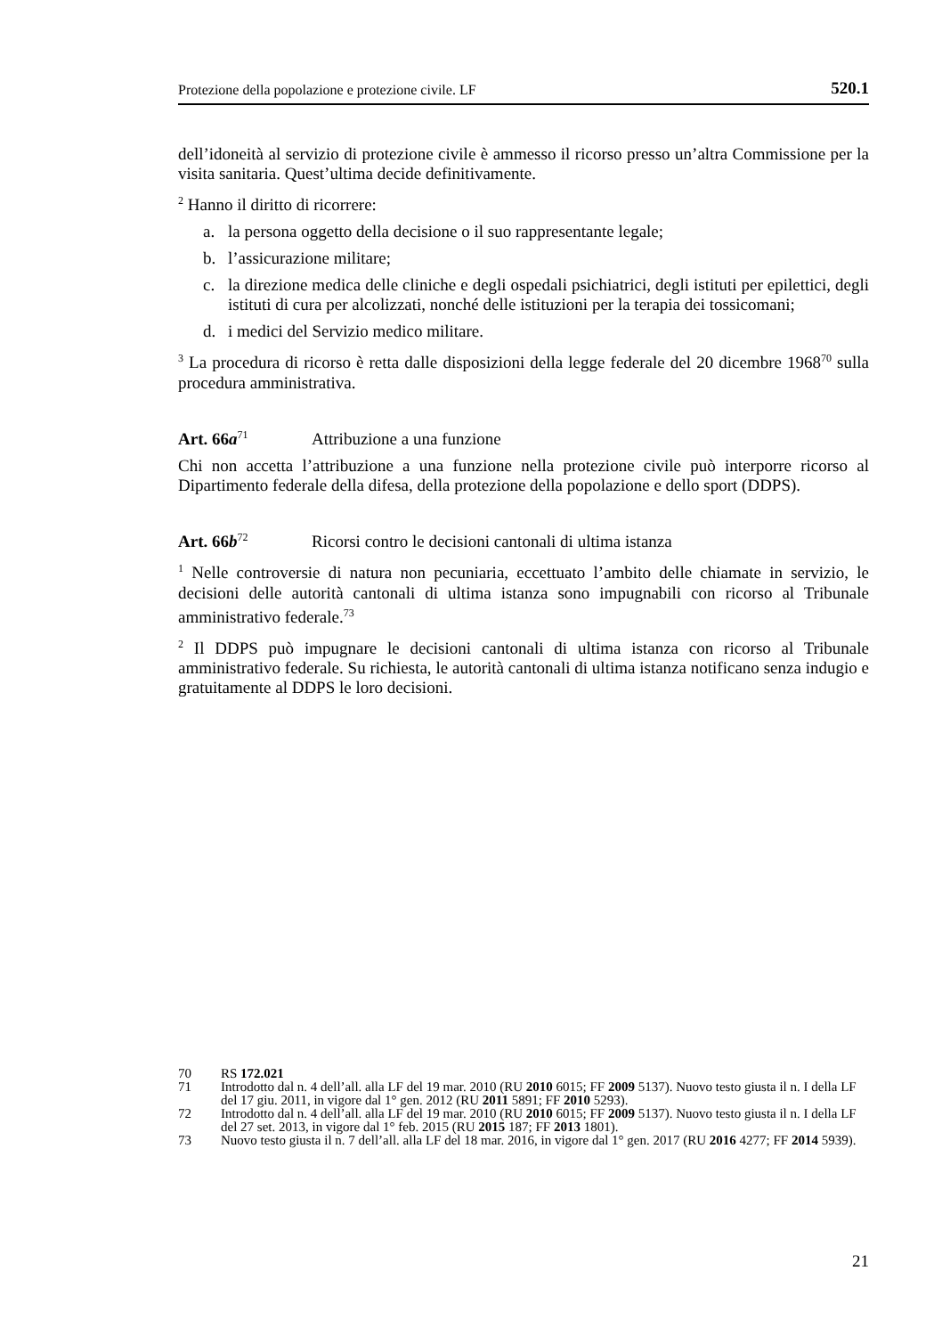Protezione della popolazione e protezione civile. LF 520.1
dell’idoneità al servizio di protezione civile è ammesso il ricorso presso un’altra Commissione per la visita sanitaria. Quest’ultima decide definitivamente.
<sup>2</sup> Hanno il diritto di ricorrere:
a. la persona oggetto della decisione o il suo rappresentante legale;
b. l’assicurazione militare;
c. la direzione medica delle cliniche e degli ospedali psichiatrici, degli istituti per epilettici, degli istituti di cura per alcolizzati, nonché delle istituzioni per la terapia dei tossicomani;
d. i medici del Servizio medico militare.
<sup>3</sup> La procedura di ricorso è retta dalle disposizioni della legge federale del 20 dicembre 1968<sup>70</sup> sulla procedura amministrativa.
Art. 66a<sup>71</sup> Attribuzione a una funzione
Chi non accetta l’attribuzione a una funzione nella protezione civile può interporre ricorso al Dipartimento federale della difesa, della protezione della popolazione e dello sport (DDPS).
Art. 66b<sup>72</sup> Ricorsi contro le decisioni cantonali di ultima istanza
<sup>1</sup> Nelle controversie di natura non pecuniaria, eccettuato l’ambito delle chiamate in servizio, le decisioni delle autorità cantonali di ultima istanza sono impugnabili con ricorso al Tribunale amministrativo federale.<sup>73</sup>
<sup>2</sup> Il DDPS può impugnare le decisioni cantonali di ultima istanza con ricorso al Tribunale amministrativo federale. Su richiesta, le autorità cantonali di ultima istanza notificano senza indugio e gratuitamente al DDPS le loro decisioni.
70 RS 172.021
71 Introdotto dal n. 4 dell’all. alla LF del 19 mar. 2010 (RU 2010 6015; FF 2009 5137). Nuovo testo giusta il n. I della LF del 17 giu. 2011, in vigore dal 1° gen. 2012 (RU 2011 5891; FF 2010 5293).
72 Introdotto dal n. 4 dell’all. alla LF del 19 mar. 2010 (RU 2010 6015; FF 2009 5137). Nuovo testo giusta il n. I della LF del 27 set. 2013, in vigore dal 1° feb. 2015 (RU 2015 187; FF 2013 1801).
73 Nuovo testo giusta il n. 7 dell’all. alla LF del 18 mar. 2016, in vigore dal 1° gen. 2017 (RU 2016 4277; FF 2014 5939).
21